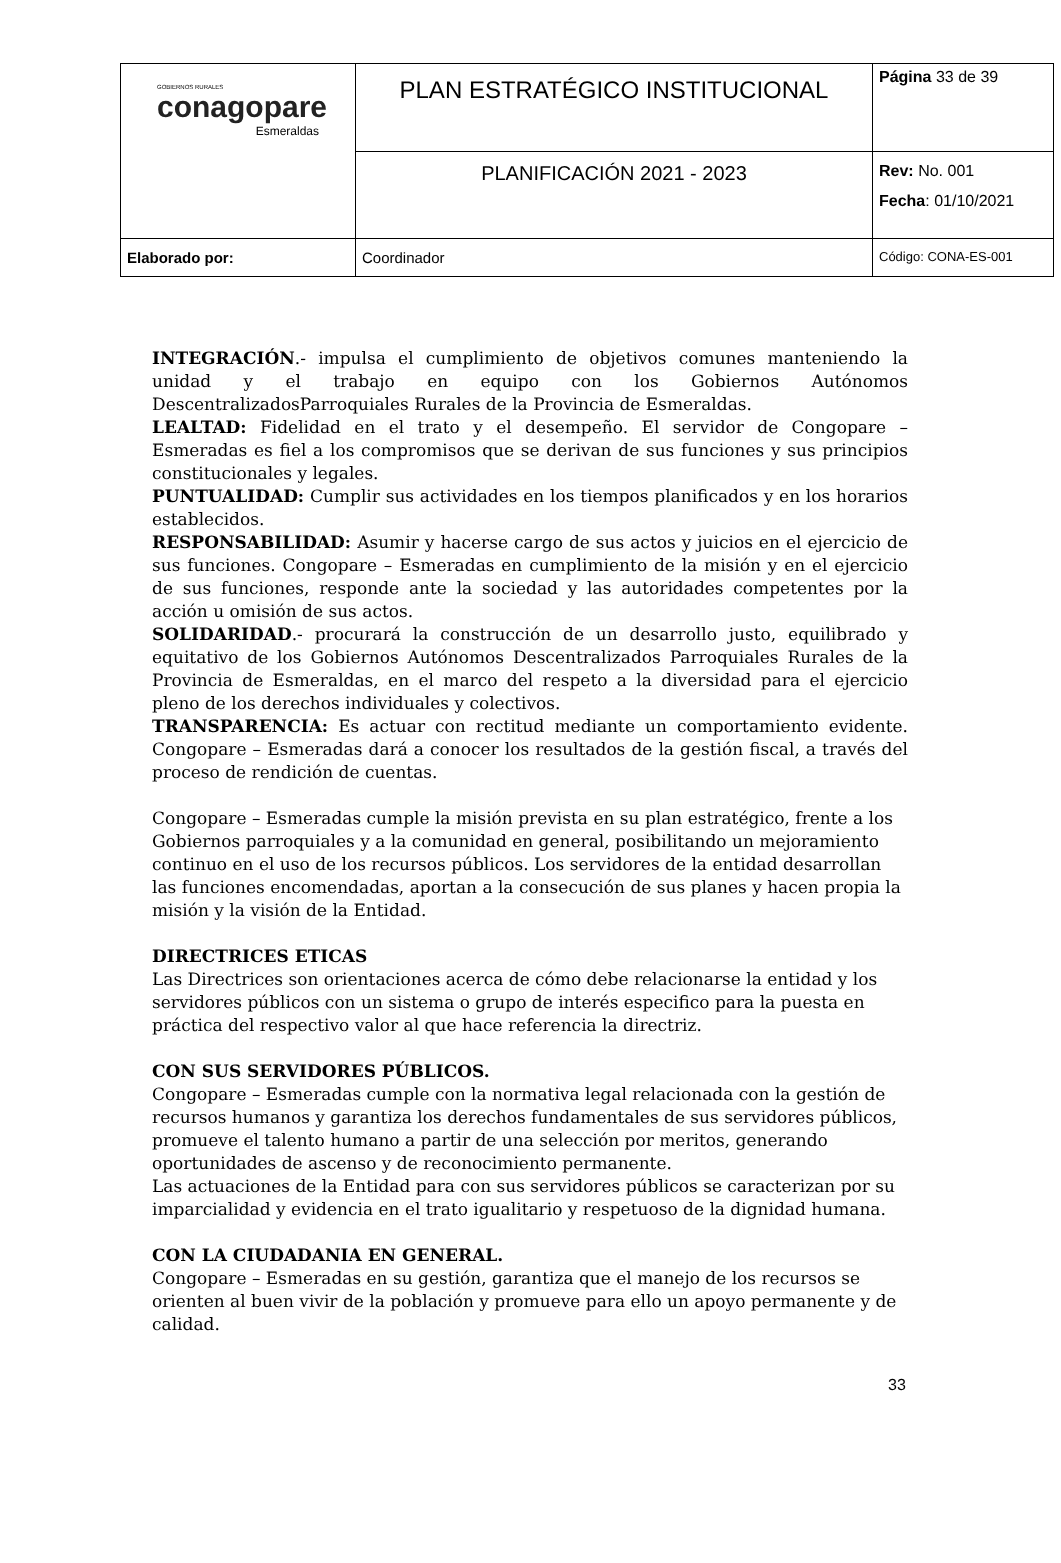| GOBIERNOS RURALES conagopare Esmeraldas | PLAN ESTRATÉGICO INSTITUCIONAL | Página 33 de 39 |
| | PLANIFICACIÓN 2021 - 2023 | Rev: No. 001 Fecha : 01/10/2021 |
| Elaborado por: | Coordinador | Código: CONA-ES-001 |
INTEGRACIÓN.- impulsa el cumplimiento de objetivos comunes manteniendo la unidad y el trabajo en equipo con los Gobiernos Autónomos DescentralizadosParroquiales Rurales de la Provincia de Esmeraldas.
LEALTAD: Fidelidad en el trato y el desempeño. El servidor de Congopare – Esmeradas es fiel a los compromisos que se derivan de sus funciones y sus principios constitucionales y legales.
PUNTUALIDAD: Cumplir sus actividades en los tiempos planificados y en los horarios establecidos.
RESPONSABILIDAD: Asumir y hacerse cargo de sus actos y juicios en el ejercicio de sus funciones. Congopare – Esmeradas en cumplimiento de la misión y en el ejercicio de sus funciones, responde ante la sociedad y las autoridades competentes por la acción u omisión de sus actos.
SOLIDARIDAD.- procurará la construcción de un desarrollo justo, equilibrado y equitativo de los Gobiernos Autónomos Descentralizados Parroquiales Rurales de la Provincia de Esmeraldas, en el marco del respeto a la diversidad para el ejercicio pleno de los derechos individuales y colectivos.
TRANSPARENCIA: Es actuar con rectitud mediante un comportamiento evidente. Congopare – Esmeradas dará a conocer los resultados de la gestión fiscal, a través del proceso de rendición de cuentas.
Congopare – Esmeradas cumple la misión prevista en su plan estratégico, frente a los Gobiernos parroquiales y a la comunidad en general, posibilitando un mejoramiento continuo en el uso de los recursos públicos. Los servidores de la entidad desarrollan las funciones encomendadas, aportan a la consecución de sus planes y hacen propia la misión y la visión de la Entidad.
DIRECTRICES ETICAS
Las Directrices son orientaciones acerca de cómo debe relacionarse la entidad y los servidores públicos con un sistema o grupo de interés especifico para la puesta en práctica del respectivo valor al que hace referencia la directriz.
CON SUS SERVIDORES PÚBLICOS.
Congopare – Esmeradas cumple con la normativa legal relacionada con la gestión de recursos humanos y garantiza los derechos fundamentales de sus servidores públicos, promueve el talento humano a partir de una selección por meritos, generando oportunidades de ascenso y de reconocimiento permanente.
Las actuaciones de la Entidad para con sus servidores públicos se caracterizan por su imparcialidad y evidencia en el trato igualitario y respetuoso de la dignidad humana.
CON LA CIUDADANIA EN GENERAL.
Congopare – Esmeradas en su gestión, garantiza que el manejo de los recursos se orienten al buen vivir de la población y promueve para ello un apoyo permanente y de calidad.
33